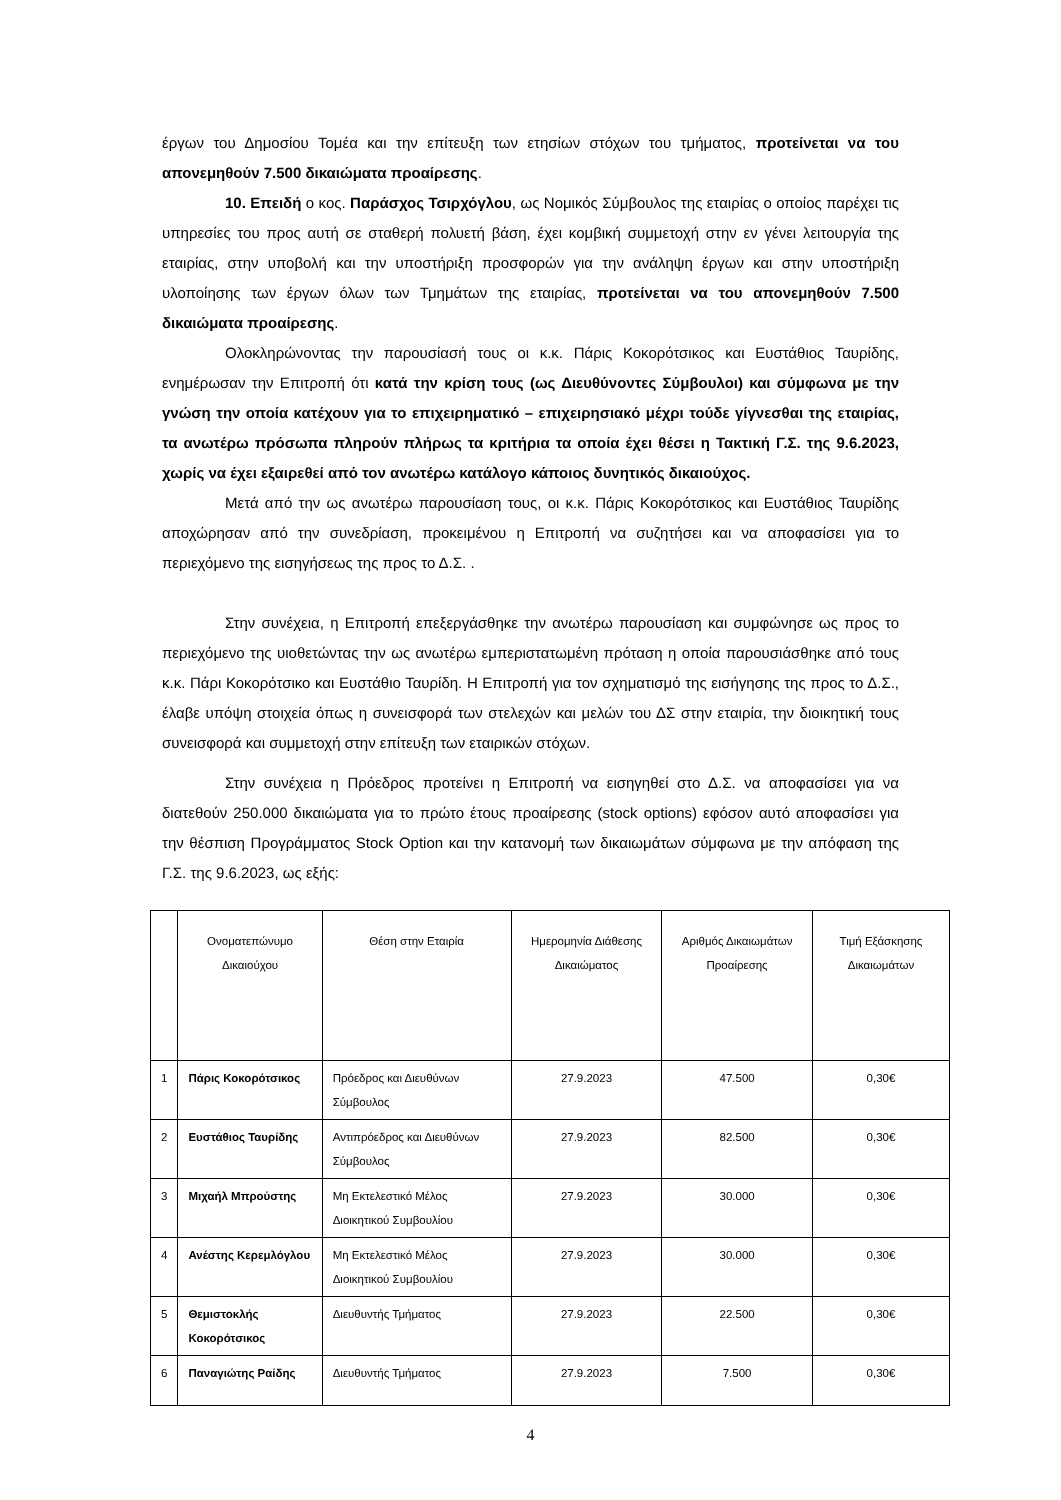έργων του Δημοσίου Τομέα και την επίτευξη των ετησίων στόχων του τμήματος, προτείνεται να του απονεμηθούν 7.500 δικαιώματα προαίρεσης.
10. Επειδή ο κος. Παράσχος Τσιρχόγλου, ως Νομικός Σύμβουλος της εταιρίας ο οποίος παρέχει τις υπηρεσίες του προς αυτή σε σταθερή πολυετή βάση, έχει κομβική συμμετοχή στην εν γένει λειτουργία της εταιρίας, στην υποβολή και την υποστήριξη προσφορών για την ανάληψη έργων και στην υποστήριξη υλοποίησης των έργων όλων των Τμημάτων της εταιρίας, προτείνεται να του απονεμηθούν 7.500 δικαιώματα προαίρεσης.
Ολοκληρώνοντας την παρουσίασή τους οι κ.κ. Πάρις Κοκορότσικος και Ευστάθιος Ταυρίδης, ενημέρωσαν την Επιτροπή ότι κατά την κρίση τους (ως Διευθύνοντες Σύμβουλοι) και σύμφωνα με την γνώση την οποία κατέχουν για το επιχειρηματικό – επιχειρησιακό μέχρι τούδε γίγνεσθαι της εταιρίας, τα ανωτέρω πρόσωπα πληρούν πλήρως τα κριτήρια τα οποία έχει θέσει η Τακτική Γ.Σ. της 9.6.2023, χωρίς να έχει εξαιρεθεί από τον ανωτέρω κατάλογο κάποιος δυνητικός δικαιούχος.
Μετά από την ως ανωτέρω παρουσίαση τους, οι κ.κ. Πάρις Κοκορότσικος και Ευστάθιος Ταυρίδης αποχώρησαν από την συνεδρίαση, προκειμένου η Επιτροπή να συζητήσει και να αποφασίσει για το περιεχόμενο της εισηγήσεως της προς το Δ.Σ. .
Στην συνέχεια, η Επιτροπή επεξεργάσθηκε την ανωτέρω παρουσίαση και συμφώνησε ως προς το περιεχόμενο της υιοθετώντας την ως ανωτέρω εμπεριστατωμένη πρόταση η οποία παρουσιάσθηκε από τους κ.κ. Πάρι Κοκορότσικο και Ευστάθιο Ταυρίδη. Η Επιτροπή για τον σχηματισμό της εισήγησης της προς το Δ.Σ., έλαβε υπόψη στοιχεία όπως η συνεισφορά των στελεχών και μελών του ΔΣ στην εταιρία, την διοικητική τους συνεισφορά και συμμετοχή στην επίτευξη των εταιρικών στόχων.
Στην συνέχεια η Πρόεδρος προτείνει η Επιτροπή να εισηγηθεί στο Δ.Σ. να αποφασίσει για να διατεθούν 250.000 δικαιώματα για το πρώτο έτους προαίρεσης (stock options) εφόσον αυτό αποφασίσει για την θέσπιση Προγράμματος Stock Option και την κατανομή των δικαιωμάτων σύμφωνα με την απόφαση της Γ.Σ. της 9.6.2023, ως εξής:
| | Ονοματεπώνυμο Δικαιούχου | Θέση στην Εταιρία | Ημερομηνία Διάθεσης Δικαιώματος | Αριθμός Δικαιωμάτων Προαίρεσης | Τιμή Εξάσκησης Δικαιωμάτων |
| 1 | Πάρις Κοκορότσικος | Πρόεδρος και Διευθύνων Σύμβουλος | 27.9.2023 | 47.500 | 0,30€ |
| 2 | Ευστάθιος Ταυρίδης | Αντιπρόεδρος και Διευθύνων Σύμβουλος | 27.9.2023 | 82.500 | 0,30€ |
| 3 | Μιχαήλ Μπρούστης | Μη Εκτελεστικό Μέλος Διοικητικού Συμβουλίου | 27.9.2023 | 30.000 | 0,30€ |
| 4 | Ανέστης Κερεμλόγλου | Μη Εκτελεστικό Μέλος Διοικητικού Συμβουλίου | 27.9.2023 | 30.000 | 0,30€ |
| 5 | Θεμιστοκλής Κοκορότσικος | Διευθυντής Τμήματος | 27.9.2023 | 22.500 | 0,30€ |
| 6 | Παναγιώτης Ραίδης | Διευθυντής Τμήματος | 27.9.2023 | 7.500 | 0,30€ |
4